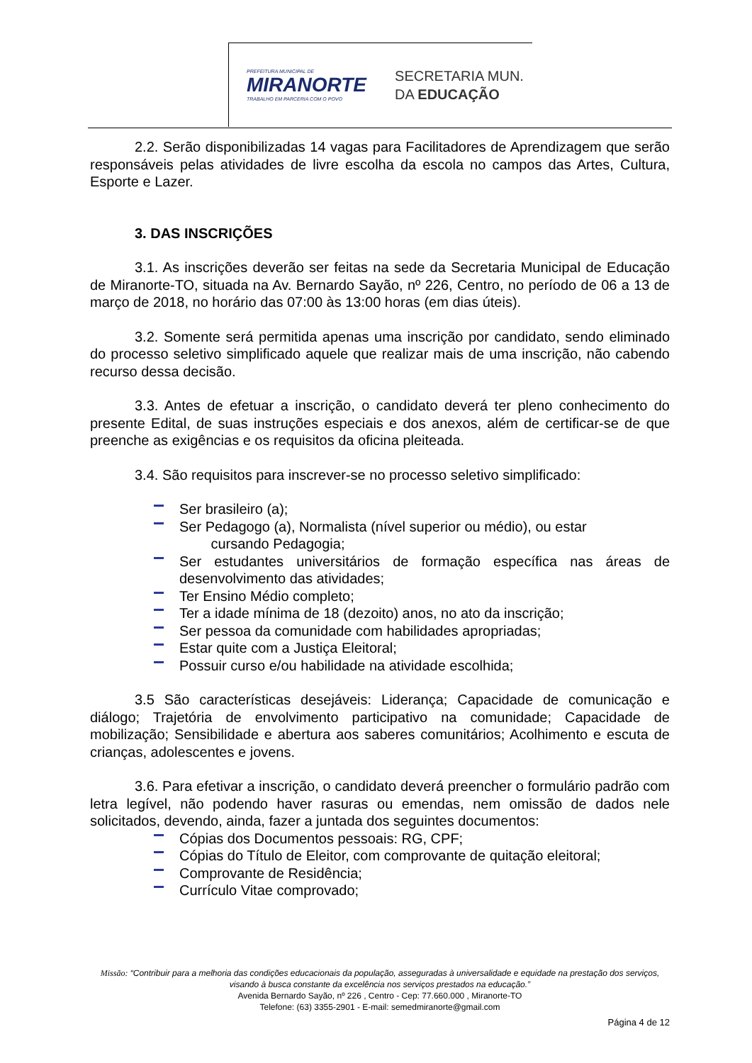PREFEITURA MUNICIPAL DE
MIRANORTE
TRABALHO EM PARCERIA COM O POVO
SECRETARIA MUN.
DA EDUCAÇÃO
2.2. Serão disponibilizadas 14 vagas para Facilitadores de Aprendizagem que serão responsáveis pelas atividades de livre escolha da escola no campos das Artes, Cultura, Esporte e Lazer.
3. DAS INSCRIÇÕES
3.1. As inscrições deverão ser feitas na sede da Secretaria Municipal de Educação de Miranorte-TO, situada na Av. Bernardo Sayão, nº 226, Centro, no período de 06 a 13 de março de 2018, no horário das 07:00 às 13:00 horas (em dias úteis).
3.2. Somente será permitida apenas uma inscrição por candidato, sendo eliminado do processo seletivo simplificado aquele que realizar mais de uma inscrição, não cabendo recurso dessa decisão.
3.3. Antes de efetuar a inscrição, o candidato deverá ter pleno conhecimento do presente Edital, de suas instruções especiais e dos anexos, além de certificar-se de que preenche as exigências e os requisitos da oficina pleiteada.
3.4. São requisitos para inscrever-se no processo seletivo simplificado:
Ser brasileiro (a);
Ser Pedagogo (a), Normalista (nível superior ou médio), ou estar
cursando Pedagogia;
Ser estudantes universitários de formação específica nas áreas de desenvolvimento das atividades;
Ter Ensino Médio completo;
Ter a idade mínima de 18 (dezoito) anos, no ato da inscrição;
Ser pessoa da comunidade com habilidades apropriadas;
Estar quite com a Justiça Eleitoral;
Possuir curso e/ou habilidade na atividade escolhida;
3.5 São características desejáveis: Liderança; Capacidade de comunicação e diálogo; Trajetória de envolvimento participativo na comunidade; Capacidade de mobilização; Sensibilidade e abertura aos saberes comunitários; Acolhimento e escuta de crianças, adolescentes e jovens.
3.6. Para efetivar a inscrição, o candidato deverá preencher o formulário padrão com letra legível, não podendo haver rasuras ou emendas, nem omissão de dados nele solicitados, devendo, ainda, fazer a juntada dos seguintes documentos:
Cópias dos Documentos pessoais: RG, CPF;
Cópias do Título de Eleitor, com comprovante de quitação eleitoral;
Comprovante de Residência;
Currículo Vitae comprovado;
Missão: “Contribuir para a melhoria das condições educacionais da população, asseguradas à universalidade e equidade na prestação dos serviços, visando à busca constante da excelência nos serviços prestados na educação.”
Avenida Bernardo Sayão, nº 226 , Centro - Cep: 77.660.000 , Miranorte-TO
Telefone: (63) 3355-2901 - E-mail: semedmiranorte@gmail.com
Página 4 de 12